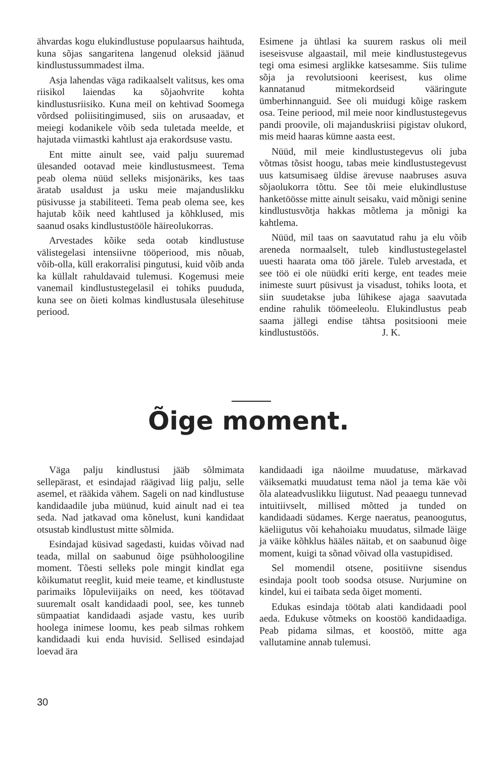ähvardas kogu elukindlustuse populaarsus haihtuda, kuna sõjas sangaritena langenud oleksid jäänud kindlustussummadest ilma.
Asja lahendas väga radikaalselt valitsus, kes oma riisikol laiendas ka sõjaohvrite kohta kindlustusriisiko. Kuna meil on kehtivad Soomega võrdsed poliisitingimused, siis on arusaadav, et meiegi kodanikele võib seda tuletada meelde, et hajutada viimastki kahtlust aja erakordsuse vastu.
Ent mitte ainult see, vaid palju suuremad ülesanded ootavad meie kindlustusmeest. Tema peab olema nüüd selleks misjonäriks, kes taas äratab usaldust ja usku meie majanduslikku püsivusse ja stabiliteeti. Tema peab olema see, kes hajutab kõik need kahtlused ja kõhklused, mis saanud osaks kindlustustööle häireolukorras.
Arvestades kõike seda ootab kindlustuse välistegelasi intensiivne tööperiood, mis nõuab, võib-olla, küll erakorralisi pingutusi, kuid võib anda ka küllalt rahuldavaid tulemusi. Kogemusi meie vanemail kindlustustegelasil ei tohiks puududa, kuna see on õieti kolmas kindlustusala ülesehituse periood.
Esimene ja ühtlasi ka suurem raskus oli meil iseseisvuse algaastail, mil meie kindlustustegevus tegi oma esimesi arglikke katsesamme. Siis tulime sõja ja revolutsiooni keerisest, kus olime kannatanud mitmekordseid vääringute ümberhinnanguid. See oli muidugi kõige raskem osa. Teine periood, mil meie noor kindlustustegevus pandi proovile, oli majanduskriisi pigistav olukord, mis meid haaras kümne aasta eest.
Nüüd, mil meie kindlustustegevus oli juba võtmas tõsist hoogu, tabas meie kindlustustegevust uus katsumisaeg üldise ärevuse naabruses asuva sõjaolukorra tõttu. See tõi meie elukindlustuse hanketöösse mitte ainult seisaku, vaid mõnigi senine kindlustusvõtja hakkas mõtlema ja mõnigi ka kahtlema.
Nüüd, mil taas on saavutatud rahu ja elu võib areneda normaalselt, tuleb kindlustustegelastel uuesti haarata oma töö järele. Tuleb arvestada, et see töö ei ole nüüdki eriti kerge, ent teades meie inimeste suurt püsivust ja visadust, tohiks loota, et siin suudetakse juba lühikese ajaga saavutada endine rahulik töömeeleolu. Elukindlustus peab saama jällegi endise tähtsa positsiooni meie kindlustustöös. J. K.
Õige moment.
Väga palju kindlustusi jääb sõlmimata sellepärast, et esindajad räägivad liig palju, selle asemel, et rääkida vähem. Sageli on nad kindlustuse kandidaadile juba müünud, kuid ainult nad ei tea seda. Nad jatkavad oma kõnelust, kuni kandidaat otsustab kindlustust mitte sõlmida.
Esindajad küsivad sagedasti, kuidas võivad nad teada, millal on saabunud õige psühholoogiline moment. Tõesti selleks pole mingit kindlat ega kõikumatut reeglit, kuid meie teame, et kindlustuste parimaiks lõpuleviijaiks on need, kes töötavad suuremalt osalt kandidaadi pool, see, kes tunneb sümpaatiat kandidaadi asjade vastu, kes uurib hoolega inimese loomu, kes peab silmas rohkem kandidaadi kui enda huvisid. Sellised esindajad loevad ära
kandidaadi iga näoilme muudatuse, märkavad väiksematki muudatust tema näol ja tema käe või õla alateadvuslikku liigutust. Nad peaaegu tunnevad intuitiivselt, millised mõtted ja tunded on kandidaadi südames. Kerge naeratus, peanoogutus, käeliigutus või kehahoiaku muudatus, silmade läige ja väike kõhklus hääles näitab, et on saabunud õige moment, kuigi ta sõnad võivad olla vastupidised.
Sel momendil otsene, positiivne sisendus esindaja poolt toob soodsa otsuse. Nurjumine on kindel, kui ei taibata seda õiget momenti.
Edukas esindaja töötab alati kandidaadi pool aeda. Edukuse võtmeks on koostöö kandidaadiga. Peab pidama silmas, et koostöö, mitte aga vallutamine annab tulemusi.
30